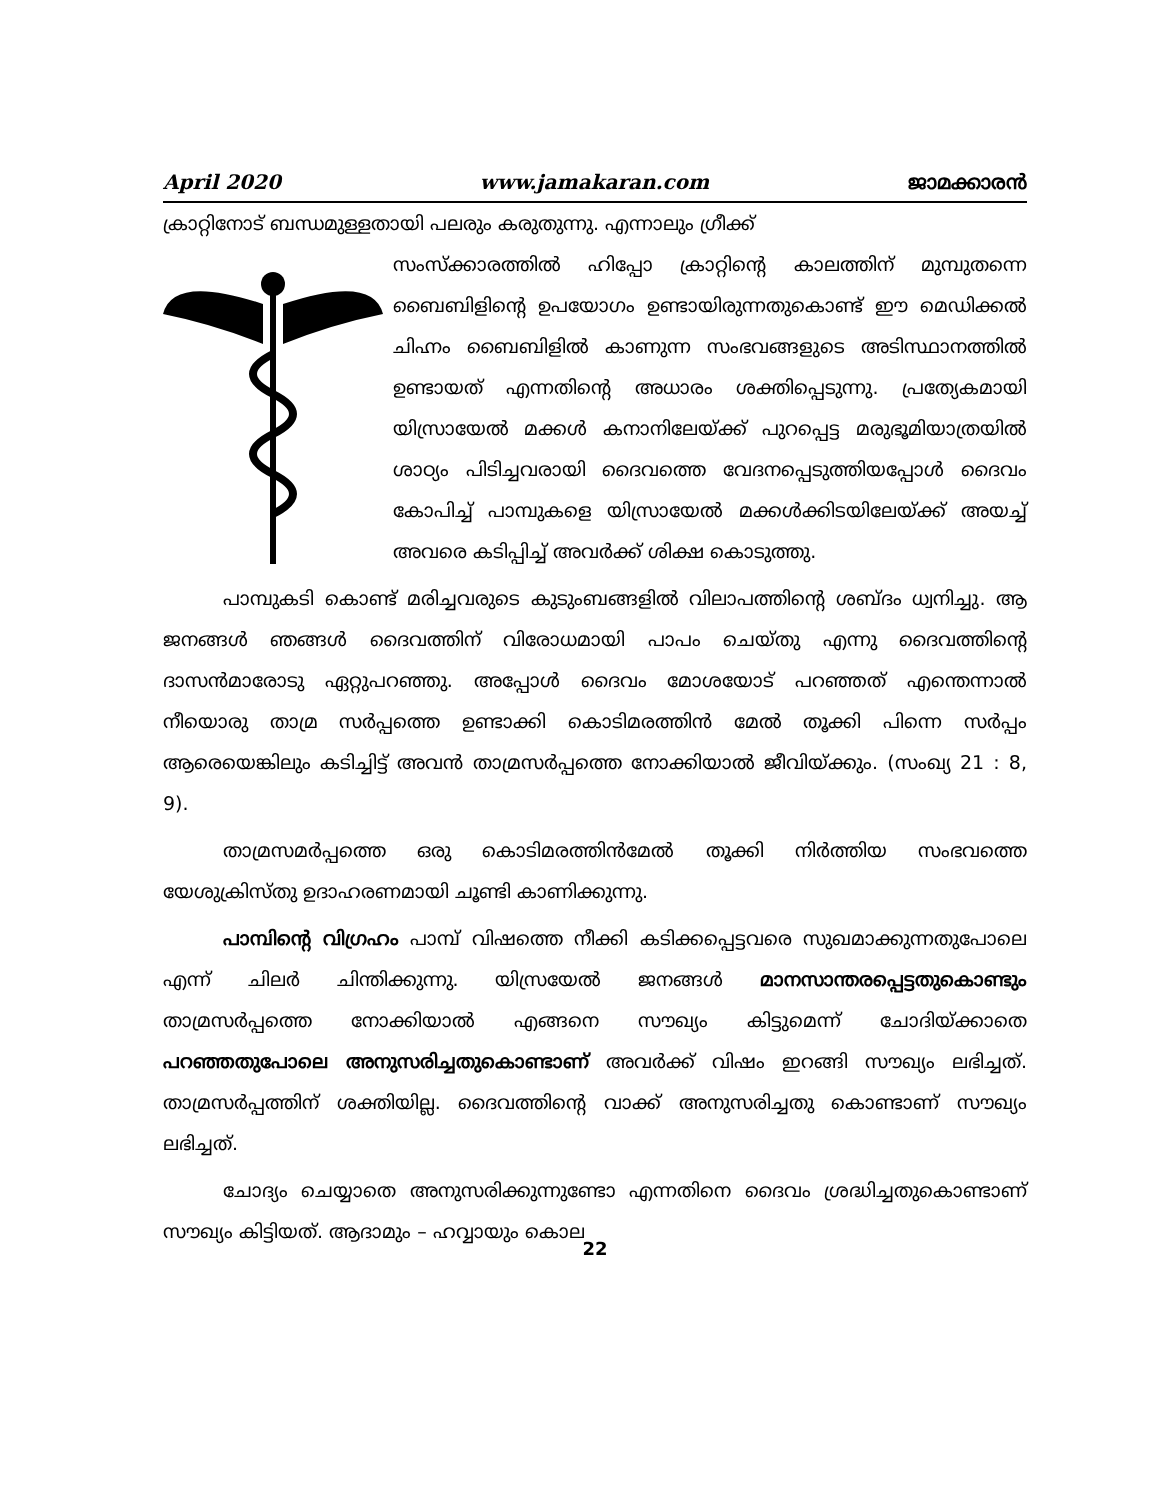April 2020 www.jamakaran.com ജാമക്കാരൻ
ക്രാറ്റിനോട് ബന്ധമുള്ളതായി പലരും കരുതുന്നു. എന്നാലും ഗ്രീക്ക്
സംസ്ക്കാരത്തിൽ ഹിപ്പോ ക്രാറ്റിന്റെ കാലത്തിന് മുമ്പുതന്നെ ബൈബിളിന്റെ ഉപയോഗം ഉണ്ടായിരുന്നതുകൊണ്ട് ഈ മെഡിക്കൽ ചിഹ്നം ബൈബിളിൽ കാണുന്ന സംഭവങ്ങളുടെ അടിസ്ഥാനത്തിൽ ഉണ്ടായത് എന്നതിന്റെ അധാരം ശക്തിപ്പെടുന്നു. പ്രത്യേകമായി യിസ്രായേൽ മക്കൾ കനാനിലേയ്ക്ക് പുറപ്പെട്ട മരുഭൂമിയാത്രയിൽ ശാഠ്യം പിടിച്ചവരായി ദൈവത്തെ വേദനപ്പെടുത്തിയപ്പോൾ ദൈവം കോപിച്ച് പാമ്പുകളെ യിസ്രായേൽ മക്കൾക്കിടയിലേയ്ക്ക് അയച്ച് അവരെ കടിപ്പിച്ച് അവർക്ക് ശിക്ഷ കൊടുത്തു.
പാമ്പുകടി കൊണ്ട് മരിച്ചവരുടെ കുടുംബങ്ങളിൽ വിലാപത്തിന്റെ ശബ്ദം ധ്വനിച്ചു. ആ ജനങ്ങൾ ഞങ്ങൾ ദൈവത്തിന് വിരോധമായി പാപം ചെയ്തു എന്നു ദൈവത്തിന്റെ ദാസൻമാരോടു ഏറ്റുപറഞ്ഞു. അപ്പോൾ ദൈവം മോശയോട് പറഞ്ഞത് എന്തെന്നാൽ നീയൊരു താമ്ര സർപ്പത്തെ ഉണ്ടാക്കി കൊടിമരത്തിൻ മേൽ തൂക്കി പിന്നെ സർപ്പം ആരെയെങ്കിലും കടിച്ചിട്ട് അവൻ താമ്രസർപ്പത്തെ നോക്കിയാൽ ജീവിയ്ക്കും. (സംഖ്യ 21 : 8, 9).
താമ്രസമർപ്പത്തെ ഒരു കൊടിമരത്തിൻമേൽ തൂക്കി നിർത്തിയ സംഭവത്തെ യേശുക്രിസ്തു ഉദാഹരണമായി ചൂണ്ടി കാണിക്കുന്നു.
പാമ്പിന്റെ വിഗ്രഹം പാമ്പ് വിഷത്തെ നീക്കി കടിക്കപ്പെട്ടവരെ സുഖമാക്കുന്നതുപോലെ എന്ന് ചിലർ ചിന്തിക്കുന്നു. യിസ്രയേൽ ജനങ്ങൾ മാനസാന്തരപ്പെട്ടതുകൊണ്ടും താമ്രസർപ്പത്തെ നോക്കിയാൽ എങ്ങനെ സൗഖ്യം കിട്ടുമെന്ന് ചോദിയ്ക്കാതെ പറഞ്ഞതുപോലെ അനുസരിച്ചതുകൊണ്ടാണ് അവർക്ക് വിഷം ഇറങ്ങി സൗഖ്യം ലഭിച്ചത്. താമ്രസർപ്പത്തിന് ശക്തിയില്ല. ദൈവത്തിന്റെ വാക്ക് അനുസരിച്ചതു കൊണ്ടാണ് സൗഖ്യം ലഭിച്ചത്.
ചോദ്യം ചെയ്യാതെ അനുസരിക്കുന്നുണ്ടോ എന്നതിനെ ദൈവം ശ്രദ്ധിച്ചതുകൊണ്ടാണ് സൗഖ്യം കിട്ടിയത്. ആദാമും – ഹവ്വായും കൊല
22